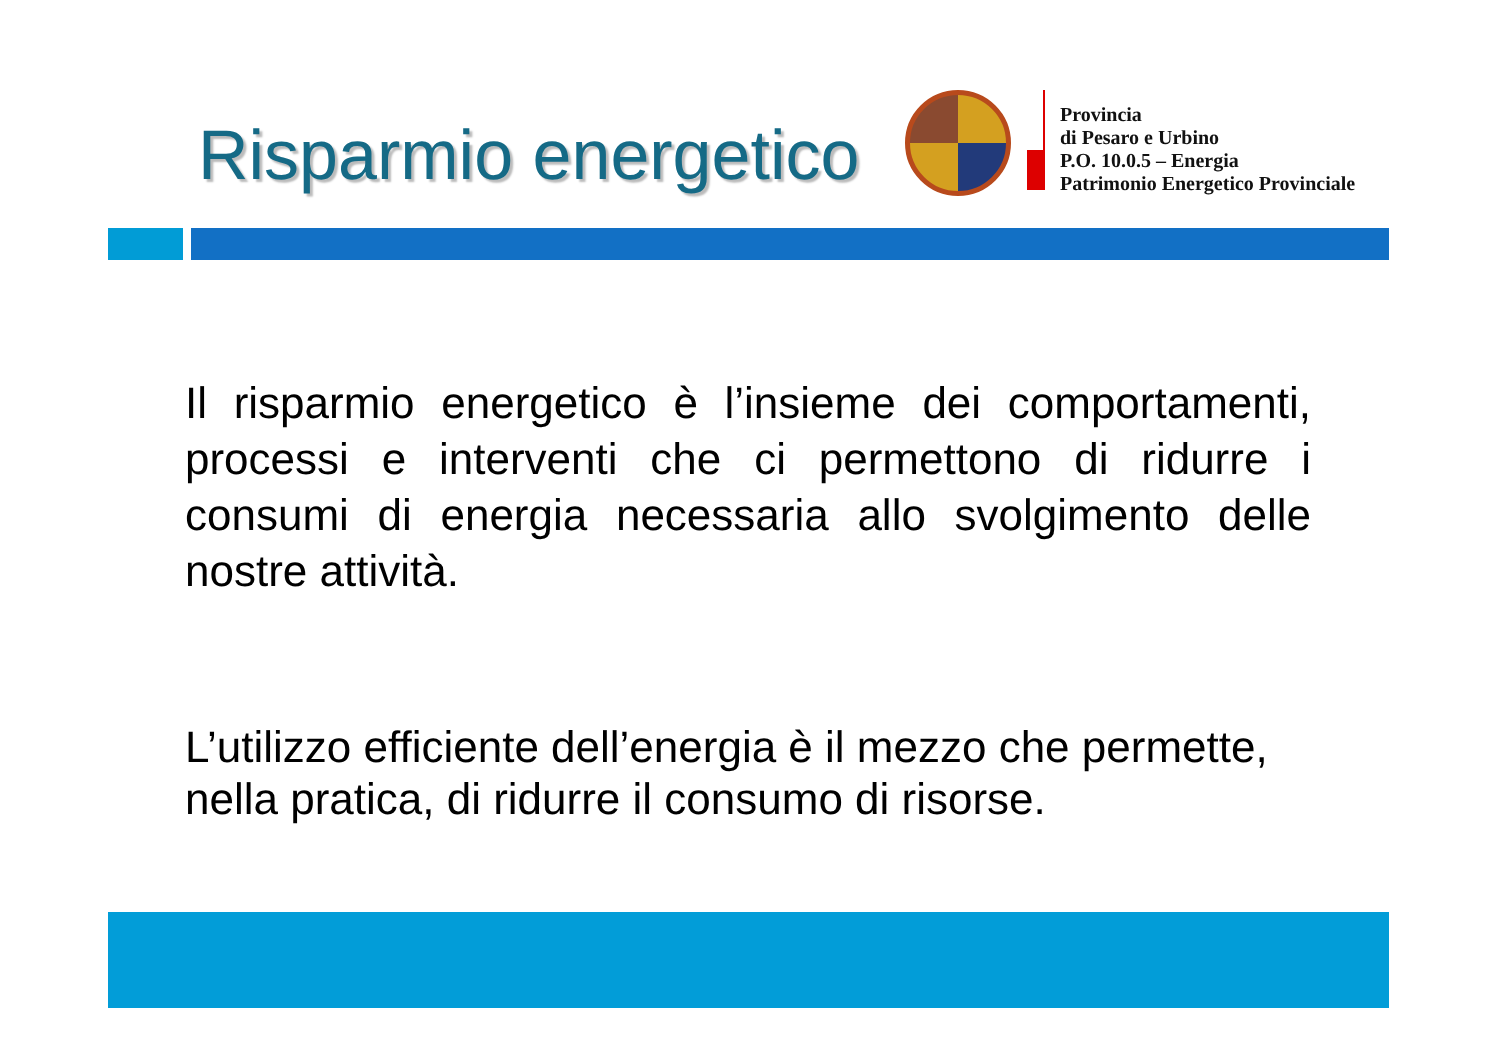Risparmio energetico
Provincia
di Pesaro e Urbino
P.O. 10.0.5 – Energia
Patrimonio Energetico Provinciale
Il risparmio energetico è l’insieme dei comportamenti, processi e interventi che ci permettono di ridurre i consumi di energia necessaria allo svolgimento delle nostre attività.
L’utilizzo efficiente dell’energia è il mezzo che permette, nella pratica, di ridurre il consumo di risorse.